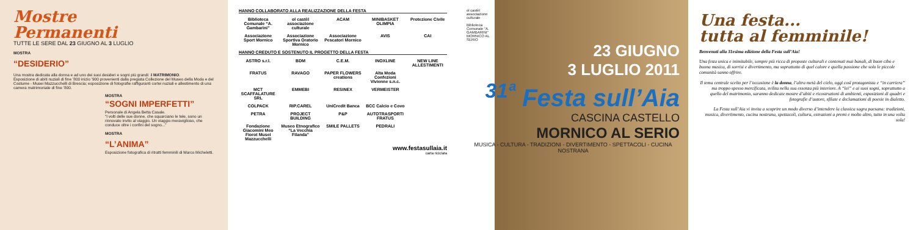Mostre
Permanenti
TUTTE LE SERE DAL 23 GIUGNO AL 3 LUGLIO
MOSTRA
“DESIDERIO”
Una mostra dedicata alla donna e ad uno dei suoi desideri e sogni più grandi: il MATRIMONIO.
Esposizione di abiti nuziali di fine ’800 inizio ’900 provenienti dalla pregiata Collezione del Museo della Moda e del Costume - Musei Mazzucchelli di Brescia; esposizione di fotografie raffiguranti cortei nuziali e allestimento di una camera matrimoniale di fine ’800.
MOSTRA
“SOGNI IMPERFETTI”
Personale di Angela Betta Casale.
“I volti delle sue donne, che squarciano le tele, sono un rinnovato invito al viaggio. Un viaggio meraviglioso, che conduce oltre i confini del sogno...”
MOSTRA
“L’ANIMA”
Esposizione fotografica di ritratti femminili di Marco Micheletti.
HANNO COLLABORATO ALLA REALIZZAZIONE DELLA FESTA
Biblioteca Comunale “A. Gambarini” ol castèl associazione culturale ACAM MINIBASKET OLIMPIA Protezione Civile Associazione Sport Mornico Associazione Sportiva Oratorio Mornico Associazione Pescatori Mornico AVIS CAI
HANNO CREDUTO E SOSTENUTO IL PROGETTO DELLA FESTA
ASTRO s.r.l. BDM C.E.M. INOXLINE NEW LINE ALLESTIMENTI FRATUS RAVAGO PAPER FLOWERS creations Alta Moda Confezioni Vivienne s.n.c. MCT SCAFFALATURE SRL EMMEBI RESINEX VERMEISTER COLPACK RIP.CAREL UniCredit Banca BCC Calcio e Covo PETRA PROJECT BUILDING P&P AUTOTRASPORTI FRATUS Fondazione Giacomini Meo Fiorot Musei Mazzucchelli Museo Etnografico “La Vecchia Filanda” SMILE PALLETS PEDRALI
www.festasullaia.it
carta riciclata
ol castèl associazione culturale
Biblioteca Comunale “A. GAMBARINI” MORNICO AL SERIO
23 GIUGNO
3 LUGLIO 2011
<sup>31ª</sup> Festa sull’Aia
CASCINA CASTELLO
MORNICO AL SERIO
MUSICA - CULTURA - TRADIZIONI - DIVERTIMENTO - SPETTACOLI - CUCINA NOSTRANA
Una festa...
tutta al femminile!
Benvenuti alla 31esima edizione della Festa sull’Aia!
Una festa unica e inimitabile, sempre più ricca di proposte culturali e contenuti mai banali, di buon cibo e buona musica, di sorrisi e divertimento, ma soprattutto di quel calore e quella passione che solo le piccole comunità sanno offrire.
Il tema centrale scelto per l’occasione è la donna, l’altra metà del cielo, oggi così protagonista e “in carriera” ma troppo spesso mercificata, svilita nella sua essenza più interiore. A “lei” e ai suoi sogni, soprattutto a quello del matrimonio, saranno dedicate mostre d’abiti e ricostruzioni di ambienti, esposizioni di quadri e fotografie d’autore, sfilate e declamazioni di poesie in dialetto.
La Festa sull’Aia vi invita a scoprire un modo diverso d’intendere la classica sagra paesana: tradizioni, musica, divertimento, cucina nostrana, spettacoli, cultura, estrazioni a premi e molto altro, tutto in una volta sola!